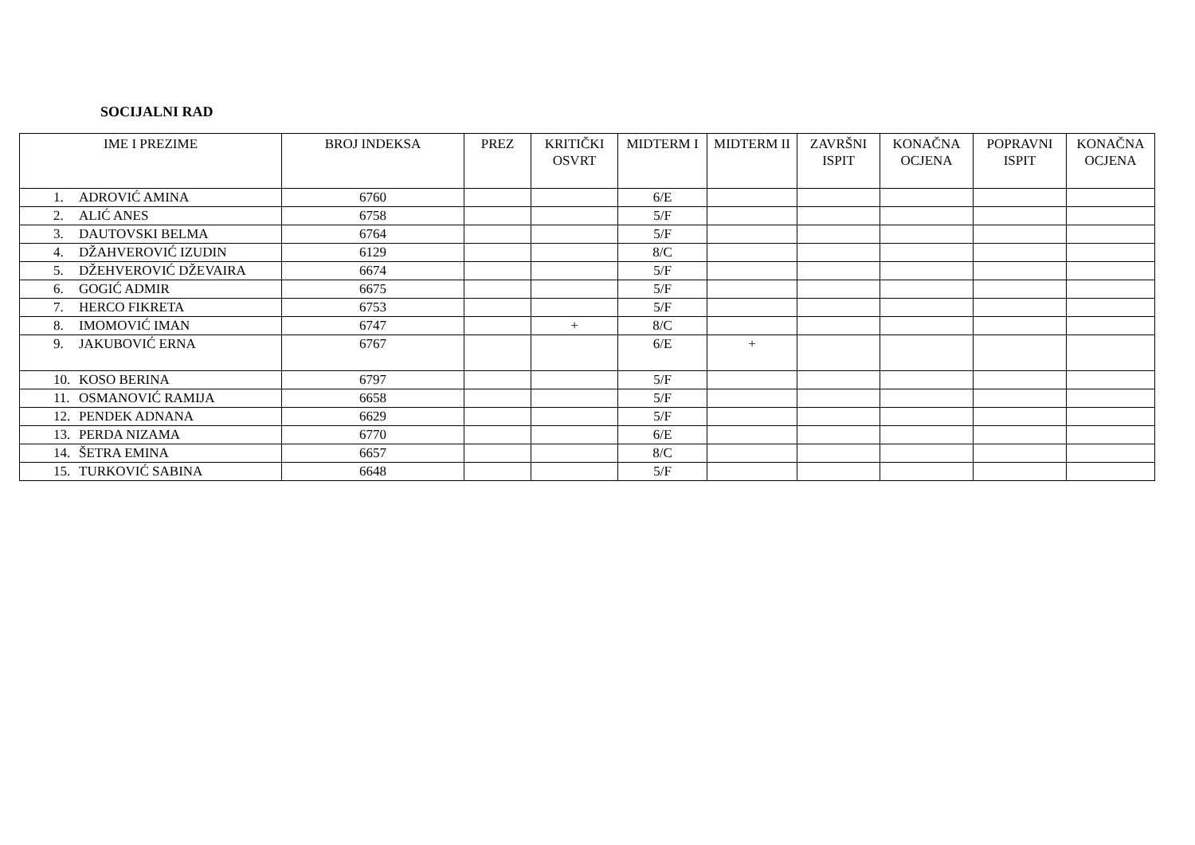SOCIJALNI RAD
| IME I PREZIME | BROJ INDEKSA | PREZ | KRITIČKI OSVRT | MIDTERM I | MIDTERM II | ZAVRŠNI ISPIT | KONAČNA OCJENA | POPRAVNI ISPIT | KONAČNA OCJENA |
| --- | --- | --- | --- | --- | --- | --- | --- | --- | --- |
| 1. ADROVIĆ AMINA | 6760 | | | 6/E | | | | | |
| 2. ALIĆ ANES | 6758 | | | 5/F | | | | | |
| 3. DAUTOVSKI BELMA | 6764 | | | 5/F | | | | | |
| 4. DŽAHVEROVIĆ IZUDIN | 6129 | | | 8/C | | | | | |
| 5. DŽEHVEROVIĆ DŽEVAIRA | 6674 | | | 5/F | | | | | |
| 6. GOGIĆ ADMIR | 6675 | | | 5/F | | | | | |
| 7. HERCO FIKRETA | 6753 | | | 5/F | | | | | |
| 8. IMOMOVIĆ IMAN | 6747 | | + | 8/C | | | | | |
| 9. JAKUBOVIĆ ERNA | 6767 | | | 6/E | + | | | | |
| 10. KOSO BERINA | 6797 | | | 5/F | | | | | |
| 11. OSMANOVIĆ RAMIJA | 6658 | | | 5/F | | | | | |
| 12. PENDEK ADNANA | 6629 | | | 5/F | | | | | |
| 13. PERDA NIZAMA | 6770 | | | 6/E | | | | | |
| 14. ŠETRA EMINA | 6657 | | | 8/C | | | | | |
| 15. TURKOVIĆ SABINA | 6648 | | | 5/F | | | | | |